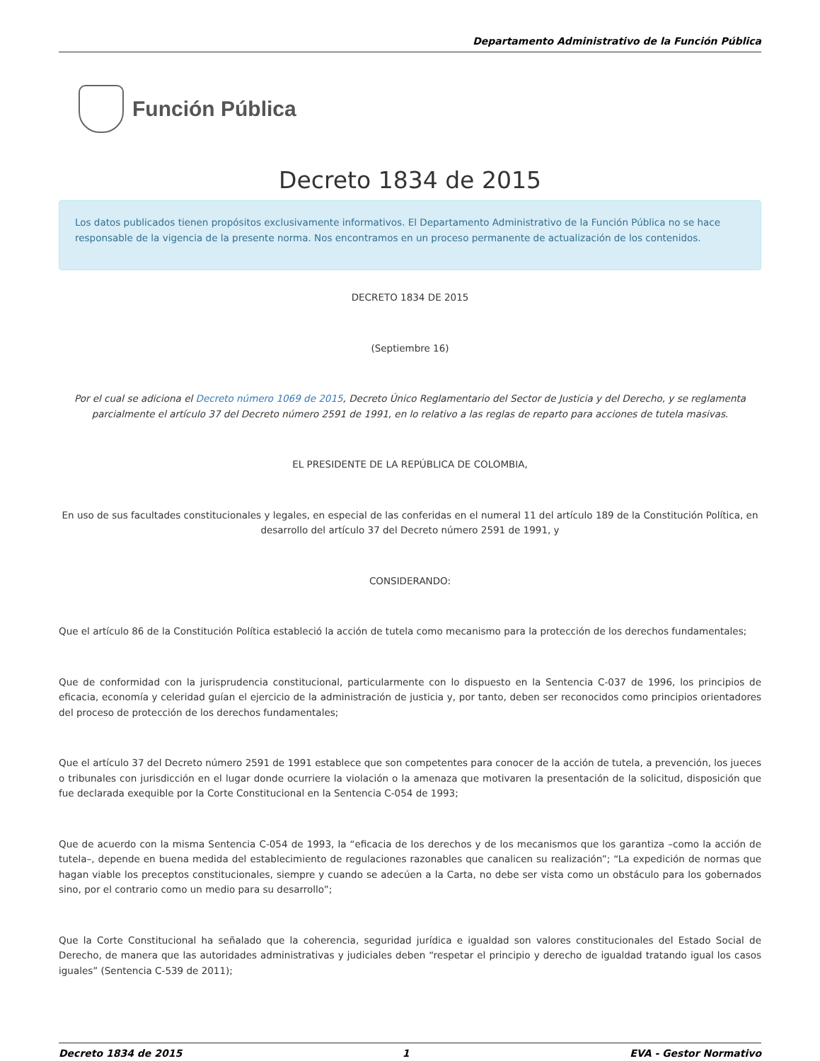Departamento Administrativo de la Función Pública
Función Pública
Decreto 1834 de 2015
Los datos publicados tienen propósitos exclusivamente informativos. El Departamento Administrativo de la Función Pública no se hace responsable de la vigencia de la presente norma. Nos encontramos en un proceso permanente de actualización de los contenidos.
DECRETO 1834 DE 2015
(Septiembre 16)
Por el cual se adiciona el Decreto número 1069 de 2015, Decreto Único Reglamentario del Sector de Justicia y del Derecho, y se reglamenta parcialmente el artículo 37 del Decreto número 2591 de 1991, en lo relativo a las reglas de reparto para acciones de tutela masivas.
EL PRESIDENTE DE LA REPÚBLICA DE COLOMBIA,
En uso de sus facultades constitucionales y legales, en especial de las conferidas en el numeral 11 del artículo 189 de la Constitución Política, en desarrollo del artículo 37 del Decreto número 2591 de 1991, y
CONSIDERANDO:
Que el artículo 86 de la Constitución Política estableció la acción de tutela como mecanismo para la protección de los derechos fundamentales;
Que de conformidad con la jurisprudencia constitucional, particularmente con lo dispuesto en la Sentencia C-037 de 1996, los principios de eficacia, economía y celeridad guían el ejercicio de la administración de justicia y, por tanto, deben ser reconocidos como principios orientadores del proceso de protección de los derechos fundamentales;
Que el artículo 37 del Decreto número 2591 de 1991 establece que son competentes para conocer de la acción de tutela, a prevención, los jueces o tribunales con jurisdicción en el lugar donde ocurriere la violación o la amenaza que motivaren la presentación de la solicitud, disposición que fue declarada exequible por la Corte Constitucional en la Sentencia C-054 de 1993;
Que de acuerdo con la misma Sentencia C-054 de 1993, la “eficacia de los derechos y de los mecanismos que los garantiza –como la acción de tutela–, depende en buena medida del establecimiento de regulaciones razonables que canalicen su realización”; “La expedición de normas que hagan viable los preceptos constitucionales, siempre y cuando se adecúen a la Carta, no debe ser vista como un obstáculo para los gobernados sino, por el contrario como un medio para su desarrollo”;
Que la Corte Constitucional ha señalado que la coherencia, seguridad jurídica e igualdad son valores constitucionales del Estado Social de Derecho, de manera que las autoridades administrativas y judiciales deben “respetar el principio y derecho de igualdad tratando igual los casos iguales” (Sentencia C-539 de 2011);
Decreto 1834 de 2015 1 EVA - Gestor Normativo